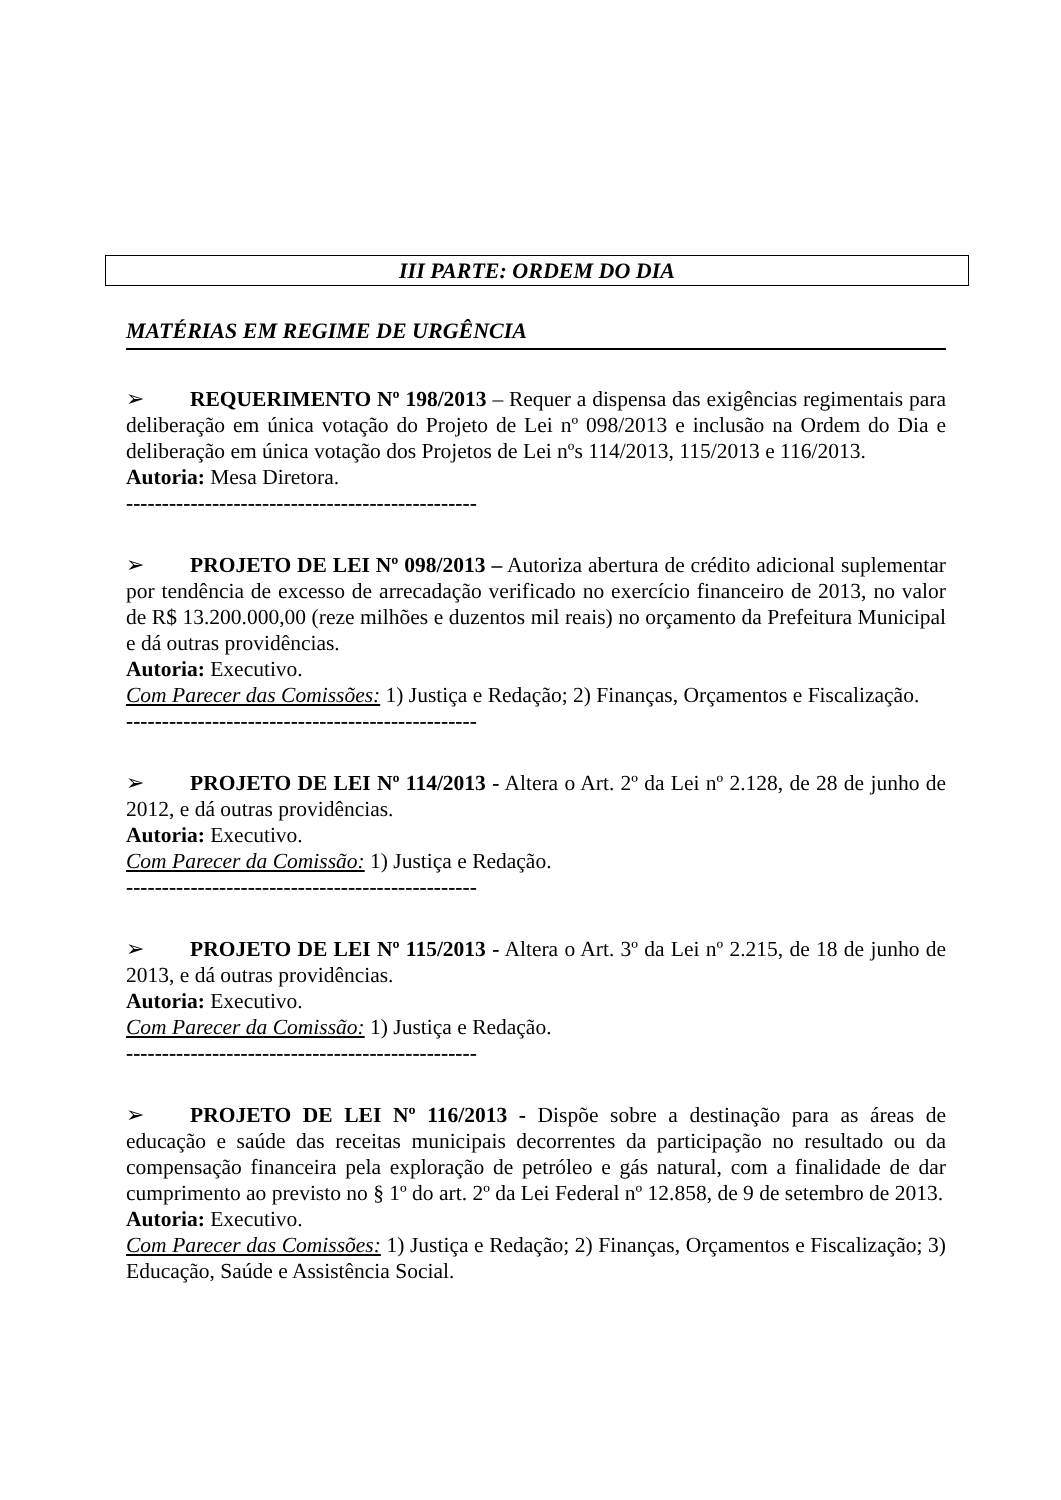III PARTE: ORDEM DO DIA
MATÉRIAS EM REGIME DE URGÊNCIA
➢ REQUERIMENTO Nº 198/2013 – Requer a dispensa das exigências regimentais para deliberação em única votação do Projeto de Lei nº 098/2013 e inclusão na Ordem do Dia e deliberação em única votação dos Projetos de Lei nºs 114/2013, 115/2013 e 116/2013.
Autoria: Mesa Diretora.
-------------------------------------------------
➢ PROJETO DE LEI Nº 098/2013 – Autoriza abertura de crédito adicional suplementar por tendência de excesso de arrecadação verificado no exercício financeiro de 2013, no valor de R$ 13.200.000,00 (reze milhões e duzentos mil reais) no orçamento da Prefeitura Municipal e dá outras providências.
Autoria: Executivo.
Com Parecer das Comissões: 1) Justiça e Redação; 2) Finanças, Orçamentos e Fiscalização.
-------------------------------------------------
➢ PROJETO DE LEI Nº 114/2013 - Altera o Art. 2º da Lei nº 2.128, de 28 de junho de 2012, e dá outras providências.
Autoria: Executivo.
Com Parecer da Comissão: 1) Justiça e Redação.
-------------------------------------------------
➢ PROJETO DE LEI Nº 115/2013 - Altera o Art. 3º da Lei nº 2.215, de 18 de junho de 2013, e dá outras providências.
Autoria: Executivo.
Com Parecer da Comissão: 1) Justiça e Redação.
-------------------------------------------------
➢ PROJETO DE LEI Nº 116/2013 - Dispõe sobre a destinação para as áreas de educação e saúde das receitas municipais decorrentes da participação no resultado ou da compensação financeira pela exploração de petróleo e gás natural, com a finalidade de dar cumprimento ao previsto no § 1º do art. 2º da Lei Federal nº 12.858, de 9 de setembro de 2013.
Autoria: Executivo.
Com Parecer das Comissões: 1) Justiça e Redação; 2) Finanças, Orçamentos e Fiscalização; 3) Educação, Saúde e Assistência Social.